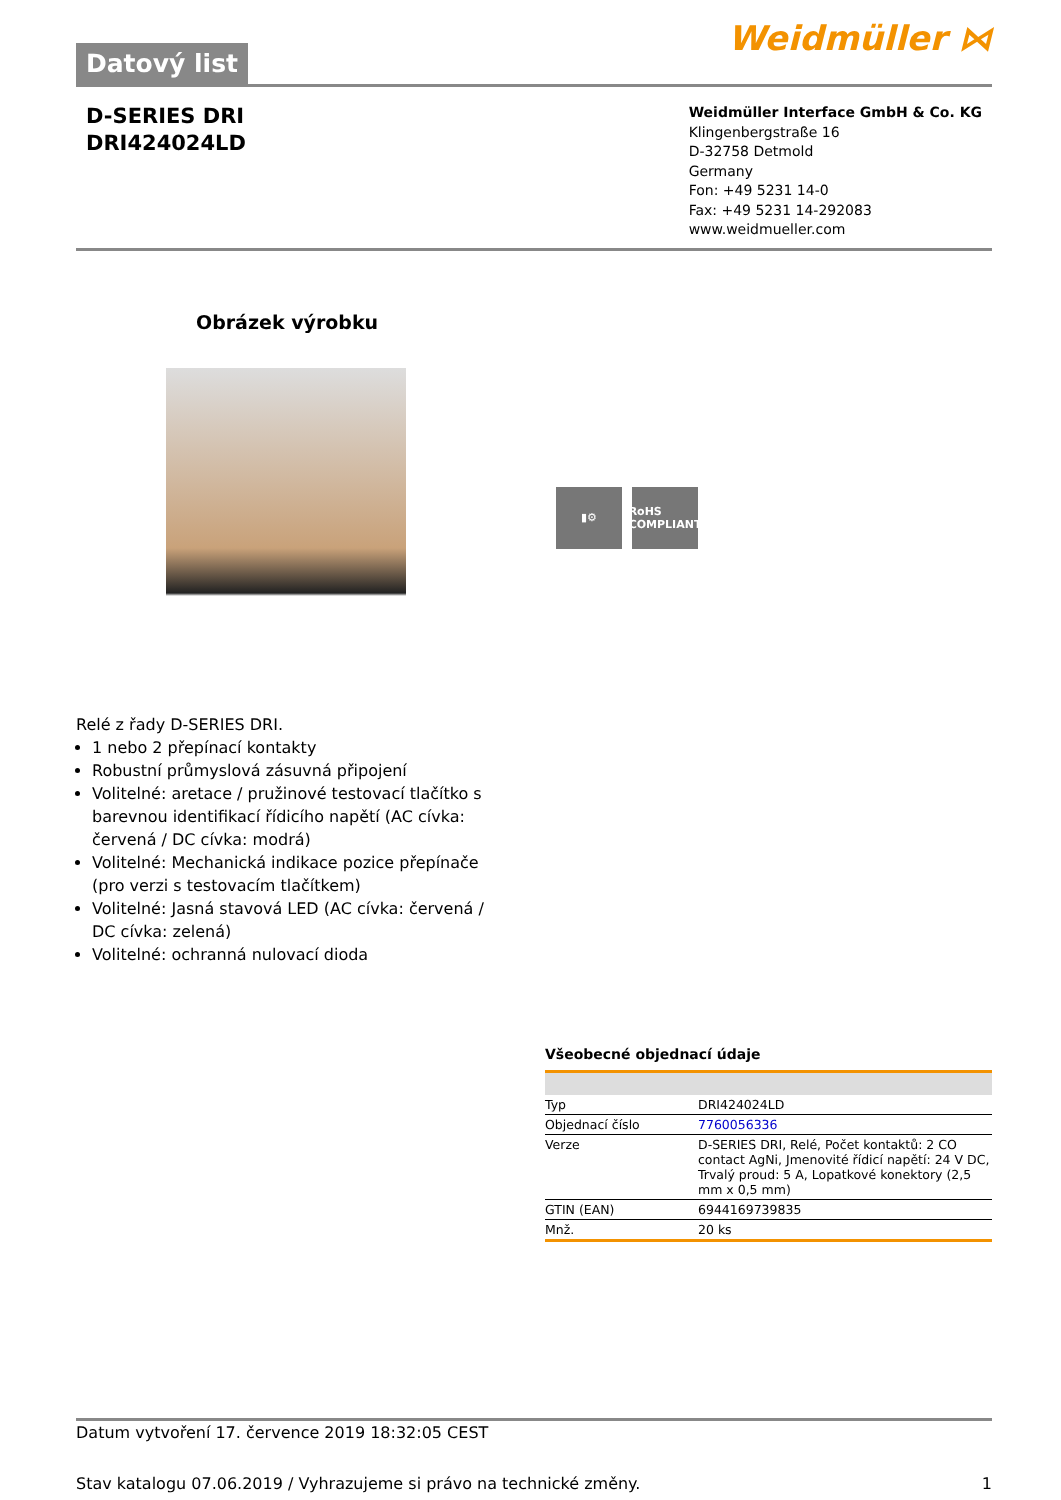Datový list
Weidmüller ⋈
D-SERIES DRI
DRI424024LD
Weidmüller Interface GmbH & Co. KG
Klingenbergstraße 16
D-32758 Detmold
Germany
Fon: +49 5231 14-0
Fax: +49 5231 14-292083
www.weidmueller.com
Obrázek výrobku
▮⚙ RoHS COMPLIANT
Relé z řady D-SERIES DRI.
1 nebo 2 přepínací kontakty
Robustní průmyslová zásuvná připojení
Volitelné: aretace / pružinové testovací tlačítko s barevnou identifikací řídicího napětí (AC cívka: červená / DC cívka: modrá)
Volitelné: Mechanická indikace pozice přepínače (pro verzi s testovacím tlačítkem)
Volitelné: Jasná stavová LED (AC cívka: červená / DC cívka: zelená)
Volitelné: ochranná nulovací dioda
Všeobecné objednací údaje
| Typ | DRI424024LD |
| Objednací číslo | 7760056336 |
| Verze | D-SERIES DRI, Relé, Počet kontaktů: 2 CO contact AgNi, Jmenovité řídicí napětí: 24 V DC, Trvalý proud: 5 A, Lopatkové konektory (2,5 mm x 0,5 mm) |
| GTIN (EAN) | 6944169739835 |
| Mnž. | 20 ks |
Datum vytvoření 17. července 2019 18:32:05 CEST
Stav katalogu 07.06.2019 / Vyhrazujeme si právo na technické změny. 1